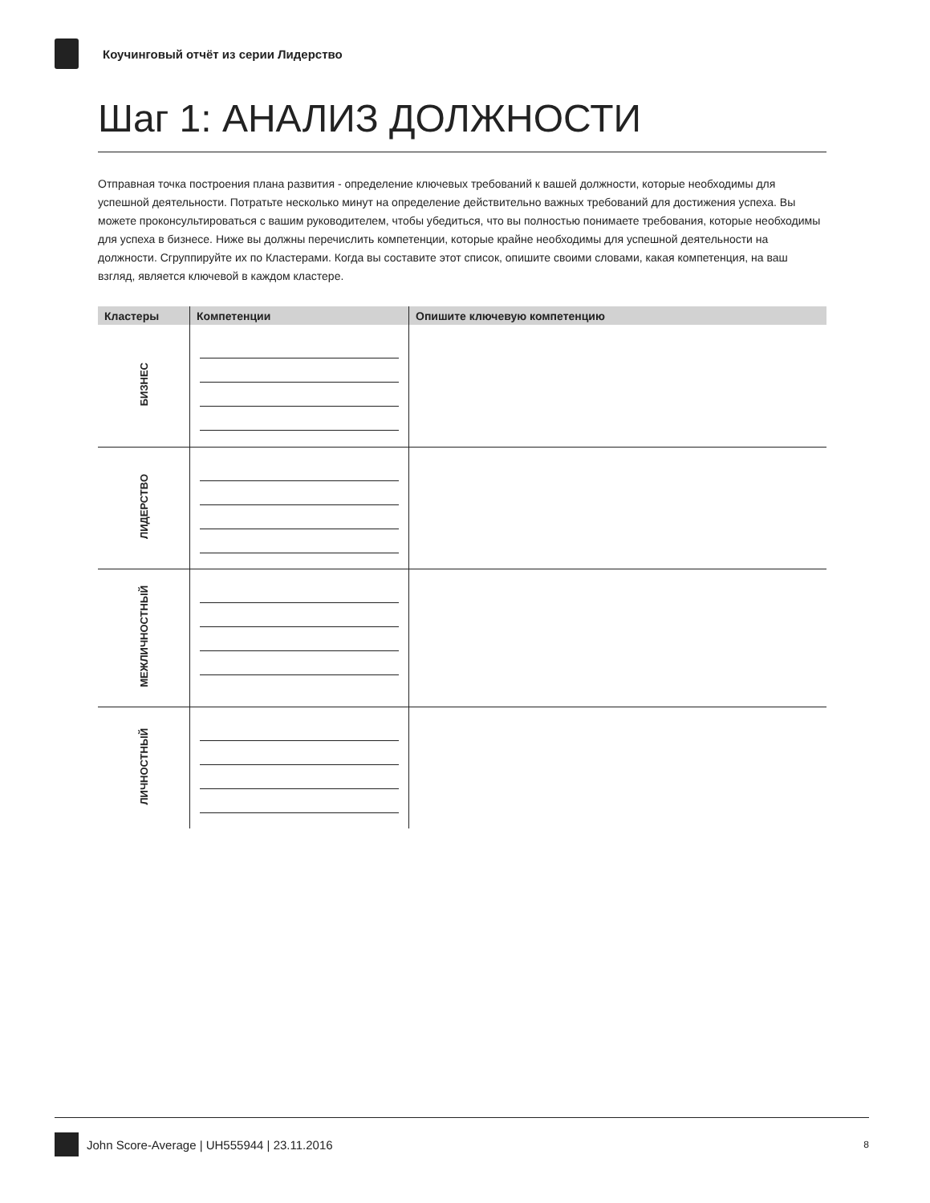Коучинговый отчёт из серии Лидерство
Шаг 1: АНАЛИЗ ДОЛЖНОСТИ
Отправная точка построения плана развития - определение ключевых требований к вашей должности, которые необходимы для успешной деятельности. Потратьте несколько минут на определение действительно важных требований для достижения успеха. Вы можете проконсультироваться с вашим руководителем, чтобы убедиться, что вы полностью понимаете требования, которые необходимы для успеха в бизнесе. Ниже вы должны перечислить компетенции, которые крайне необходимы для успешной деятельности на должности. Сгруппируйте их по Кластерами. Когда вы составите этот список, опишите своими словами, какая компетенция, на ваш взгляд, является ключевой в каждом кластере.
| Кластеры | Компетенции | Опишите ключевую компетенцию |
| --- | --- | --- |
| БИЗНЕС | | |
| ЛИДЕРСТВО | | |
| МЕЖЛИЧНОСТНЫЙ | | |
| ЛИЧНОСТНЫЙ | | |
John Score-Average | UH555944 | 23.11.2016 8